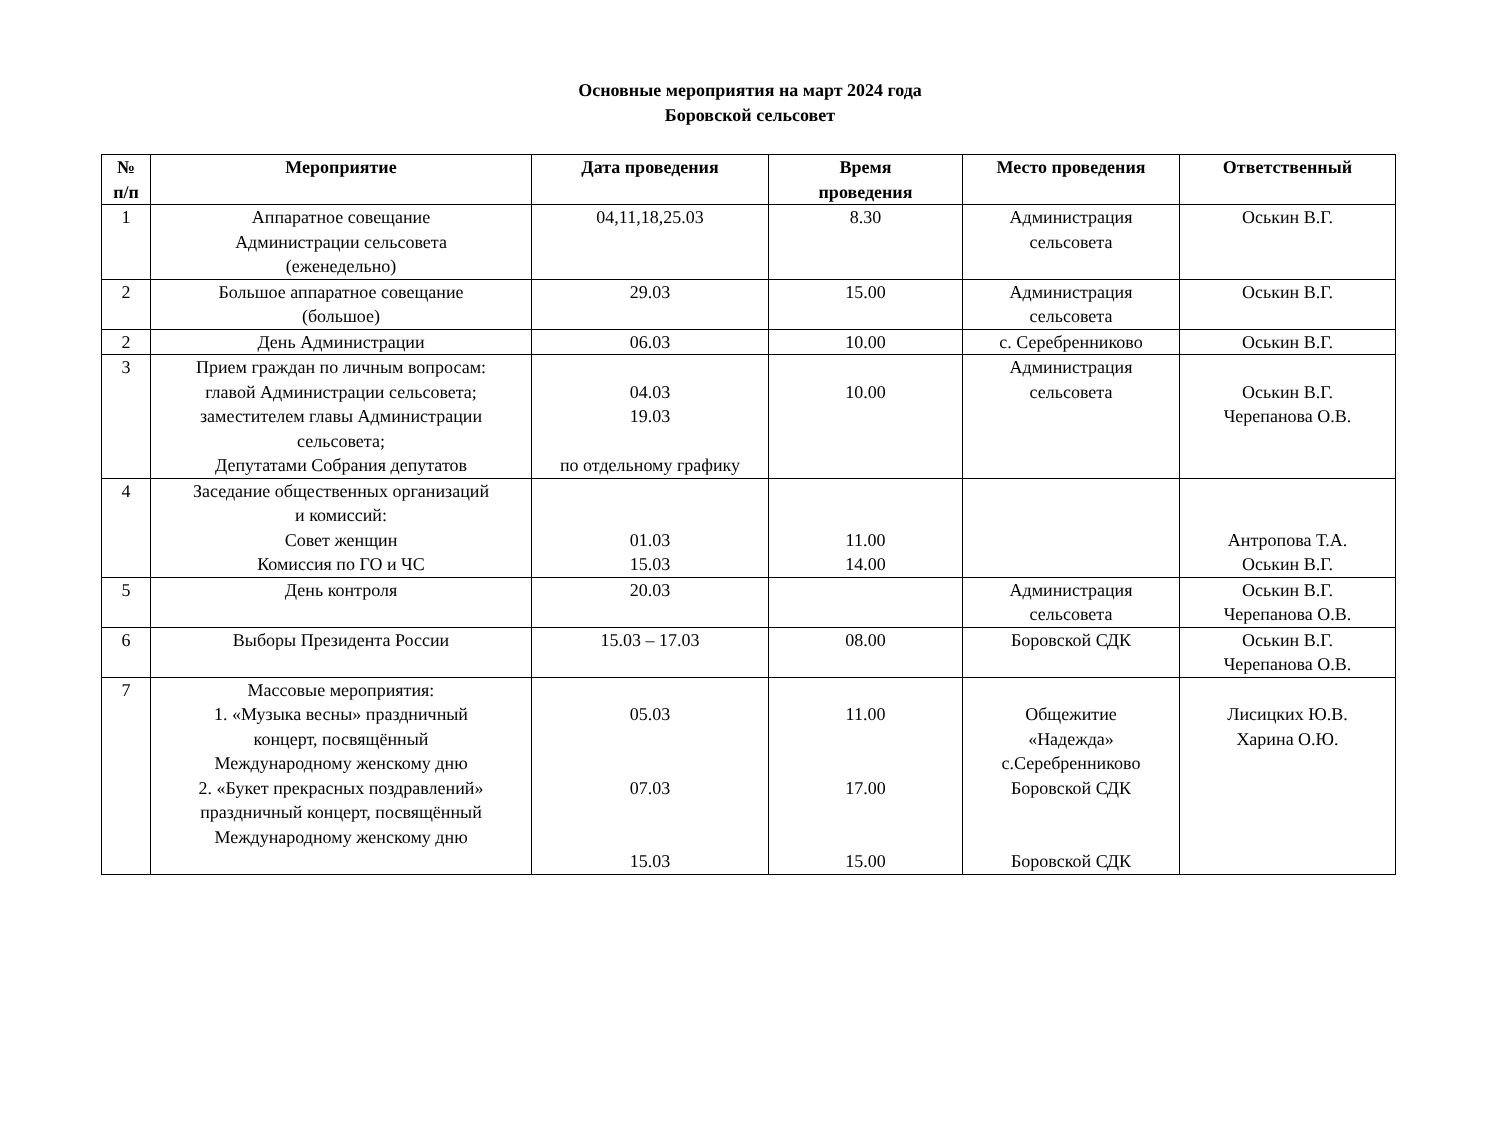Основные мероприятия на март 2024 года
Боровской сельсовет
| № п/п | Мероприятие | Дата проведения | Время проведения | Место проведения | Ответственный |
| --- | --- | --- | --- | --- | --- |
| 1 | Аппаратное совещание Администрации сельсовета (еженедельно) | 04,11,18,25.03 | 8.30 | Администрация сельсовета | Оськин В.Г. |
| 2 | Большое аппаратное совещание (большое) | 29.03 | 15.00 | Администрация сельсовета | Оськин В.Г. |
| 2 | День Администрации | 06.03 | 10.00 | с. Серебренниково | Оськин В.Г. |
| 3 | Прием граждан по личным вопросам: главой Администрации сельсовета; заместителем главы Администрации сельсовета; Депутатами Собрания депутатов | 04.03 19.03 по отдельному графику | 10.00 | Администрация сельсовета | Оськин В.Г. Черепанова О.В. |
| 4 | Заседание общественных организаций и комиссий: Совет женщин Комиссия по ГО и ЧС | 01.03 15.03 | 11.00 14.00 | | Антропова Т.А. Оськин В.Г. |
| 5 | День контроля | 20.03 | | Администрация сельсовета | Оськин В.Г. Черепанова О.В. |
| 6 | Выборы Президента России | 15.03 – 17.03 | 08.00 | Боровской СДК | Оськин В.Г. Черепанова О.В. |
| 7 | Массовые мероприятия: 1. «Музыка весны» праздничный концерт, посвящённый Международному женскому дню 2. «Букет прекрасных поздравлений» праздничный концерт, посвящённый Международному женскому дню | 05.03 07.03 15.03 | 11.00 17.00 15.00 | Общежитие «Надежда» с.Серебренниково Боровской СДК Боровской СДК | Лисицких Ю.В. Харина О.Ю. |